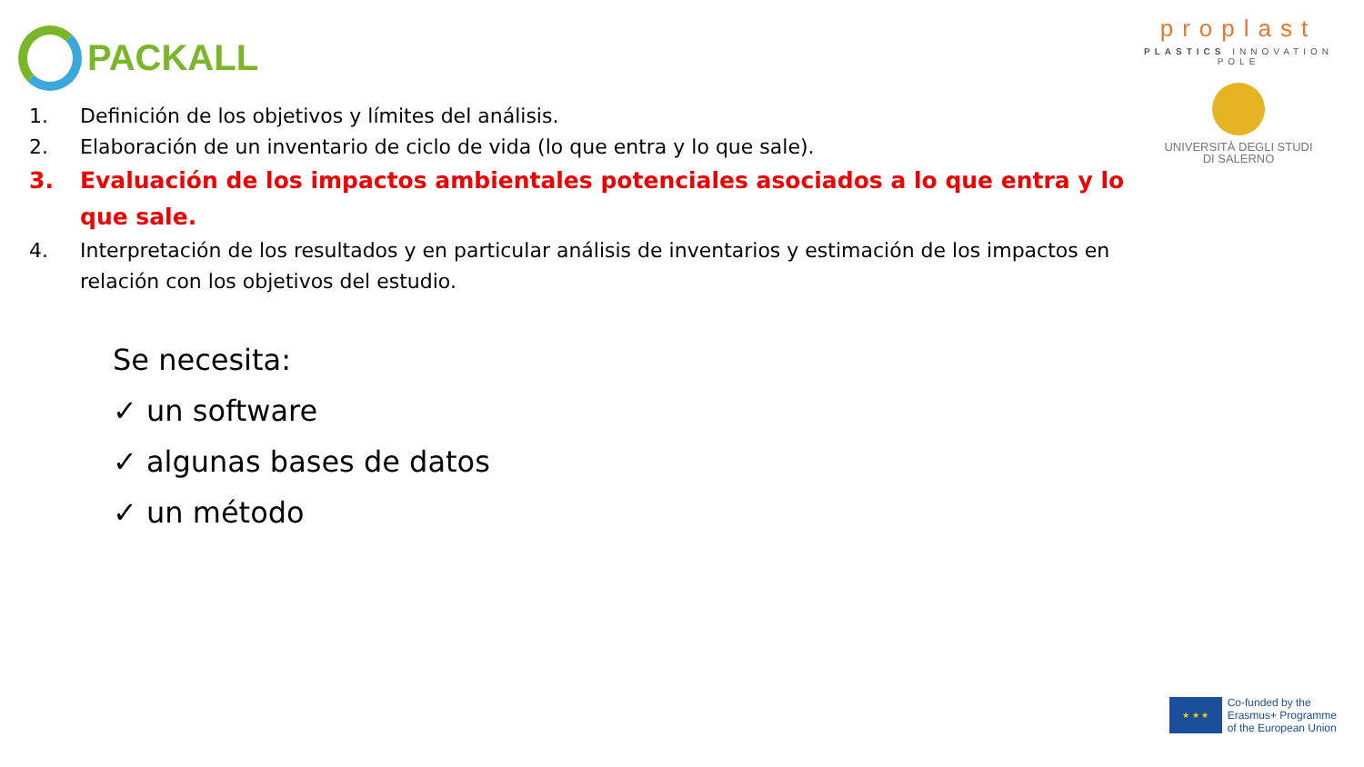PACKALL
proplast
PLASTICS INNOVATION POLE
UNIVERSITÀ DEGLI STUDI
DI SALERNO
1. Definición de los objetivos y límites del análisis.
2. Elaboración de un inventario de ciclo de vida (lo que entra y lo que sale).
3. Evaluación de los impactos ambientales potenciales asociados a lo que entra y lo que sale.
4. Interpretación de los resultados y en particular análisis de inventarios y estimación de los impactos en relación con los objetivos del estudio.
Se necesita:
✓ un software
✓ algunas bases de datos
✓ un método
★ ★ ★
Co-funded by the
Erasmus+ Programme
of the European Union